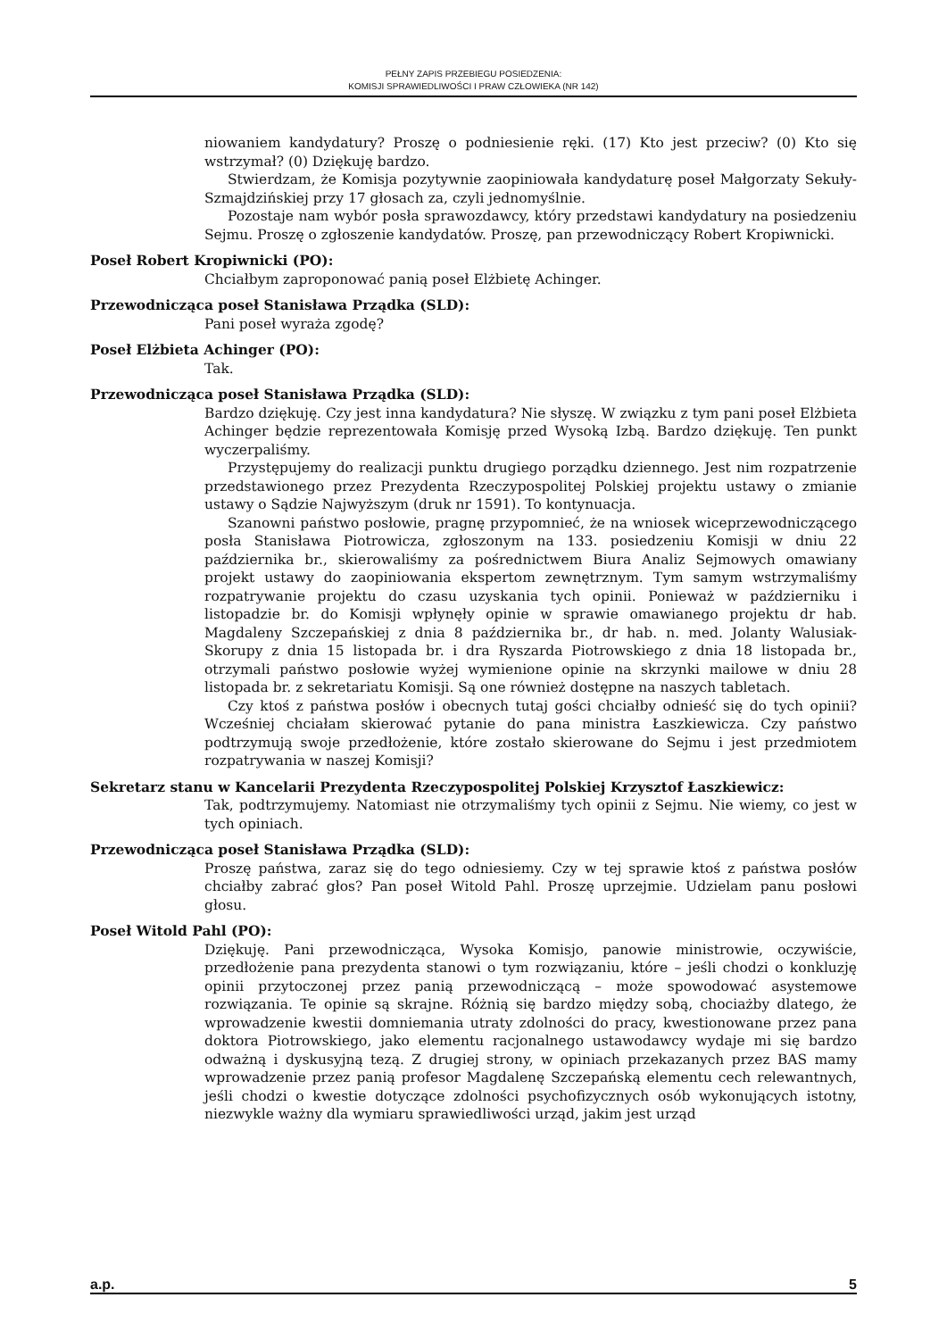PEŁNY ZAPIS PRZEBIEGU POSIEDZENIA:
KOMISJI SPRAWIEDLIWOŚCI I PRAW CZŁOWIEKA (NR 142)
niowaniem kandydatury? Proszę o podniesienie ręki. (17) Kto jest przeciw? (0) Kto się wstrzymał? (0) Dziękuję bardzo.
Stwierdzam, że Komisja pozytywnie zaopiniowała kandydaturę poseł Małgorzaty Sekuły-Szmajdzińskiej przy 17 głosach za, czyli jednomyślnie.
Pozostaje nam wybór posła sprawozdawcy, który przedstawi kandydatury na posiedzeniu Sejmu. Proszę o zgłoszenie kandydatów. Proszę, pan przewodniczący Robert Kropiwnicki.
Poseł Robert Kropiwnicki (PO):
Chciałbym zaproponować panią poseł Elżbietę Achinger.
Przewodnicząca poseł Stanisława Prządka (SLD):
Pani poseł wyraża zgodę?
Poseł Elżbieta Achinger (PO):
Tak.
Przewodnicząca poseł Stanisława Prządka (SLD):
Bardzo dziękuję. Czy jest inna kandydatura? Nie słyszę. W związku z tym pani poseł Elżbieta Achinger będzie reprezentowała Komisję przed Wysoką Izbą. Bardzo dziękuję. Ten punkt wyczerpaliśmy.
Przystępujemy do realizacji punktu drugiego porządku dziennego. Jest nim rozpatrzenie przedstawionego przez Prezydenta Rzeczypospolitej Polskiej projektu ustawy o zmianie ustawy o Sądzie Najwyższym (druk nr 1591). To kontynuacja.
Szanowni państwo posłowie, pragnę przypomnieć, że na wniosek wiceprzewodniczącego posła Stanisława Piotrowicza, zgłoszonym na 133. posiedzeniu Komisji w dniu 22 października br., skierowaliśmy za pośrednictwem Biura Analiz Sejmowych omawiany projekt ustawy do zaopiniowania ekspertom zewnętrznym. Tym samym wstrzymaliśmy rozpatrywanie projektu do czasu uzyskania tych opinii. Ponieważ w październiku i listopadzie br. do Komisji wpłynęły opinie w sprawie omawianego projektu dr hab. Magdaleny Szczepańskiej z dnia 8 października br., dr hab. n. med. Jolanty Walusiak-Skorupy z dnia 15 listopada br. i dra Ryszarda Piotrowskiego z dnia 18 listopada br., otrzymali państwo posłowie wyżej wymienione opinie na skrzynki mailowe w dniu 28 listopada br. z sekretariatu Komisji. Są one również dostępne na naszych tabletach.
Czy ktoś z państwa posłów i obecnych tutaj gości chciałby odnieść się do tych opinii? Wcześniej chciałam skierować pytanie do pana ministra Łaszkiewicza. Czy państwo podtrzymują swoje przedłożenie, które zostało skierowane do Sejmu i jest przedmiotem rozpatrywania w naszej Komisji?
Sekretarz stanu w Kancelarii Prezydenta Rzeczypospolitej Polskiej Krzysztof Łaszkiewicz:
Tak, podtrzymujemy. Natomiast nie otrzymaliśmy tych opinii z Sejmu. Nie wiemy, co jest w tych opiniach.
Przewodnicząca poseł Stanisława Prządka (SLD):
Proszę państwa, zaraz się do tego odniesiemy. Czy w tej sprawie ktoś z państwa posłów chciałby zabrać głos? Pan poseł Witold Pahl. Proszę uprzejmie. Udzielam panu posłowi głosu.
Poseł Witold Pahl (PO):
Dziękuję. Pani przewodnicząca, Wysoka Komisjo, panowie ministrowie, oczywiście, przedłożenie pana prezydenta stanowi o tym rozwiązaniu, które – jeśli chodzi o konkluzję opinii przytoczonej przez panią przewodniczącą – może spowodować asystemowe rozwiązania. Te opinie są skrajne. Różnią się bardzo między sobą, chociażby dlatego, że wprowadzenie kwestii domniemania utraty zdolności do pracy, kwestionowane przez pana doktora Piotrowskiego, jako elementu racjonalnego ustawodawcy wydaje mi się bardzo odważną i dyskusyjną tezą. Z drugiej strony, w opiniach przekazanych przez BAS mamy wprowadzenie przez panią profesor Magdalenę Szczepańską elementu cech relewantnych, jeśli chodzi o kwestie dotyczące zdolności psychofizycznych osób wykonujących istotny, niezwykle ważny dla wymiaru sprawiedliwości urząd, jakim jest urząd
a.p. 5